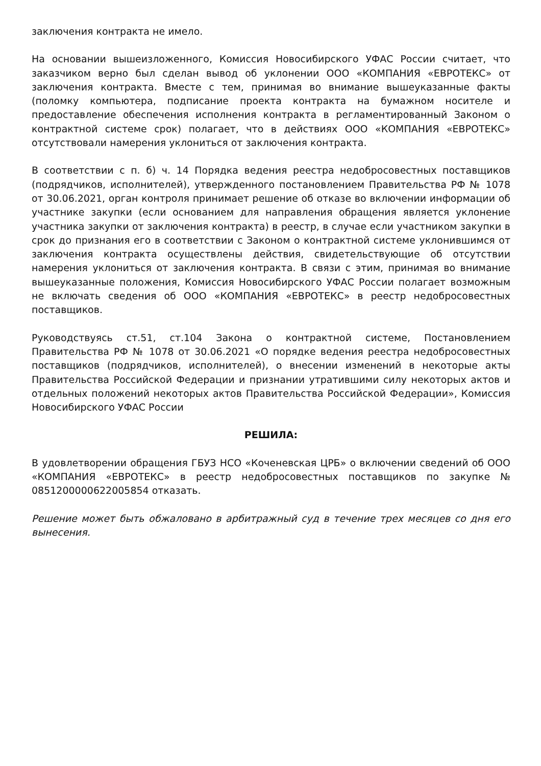заключения контракта не имело.
На основании вышеизложенного, Комиссия Новосибирского УФАС России считает, что заказчиком верно был сделан вывод об уклонении ООО «КОМПАНИЯ «ЕВРОТЕКС» от заключения контракта. Вместе с тем, принимая во внимание вышеуказанные факты (поломку компьютера, подписание проекта контракта на бумажном носителе и предоставление обеспечения исполнения контракта в регламентированный Законом о контрактной системе срок) полагает, что в действиях ООО «КОМПАНИЯ «ЕВРОТЕКС» отсутствовали намерения уклониться от заключения контракта.
В соответствии с п. б) ч. 14 Порядка ведения реестра недобросовестных поставщиков (подрядчиков, исполнителей), утвержденного постановлением Правительства РФ № 1078 от 30.06.2021, орган контроля принимает решение об отказе во включении информации об участнике закупки (если основанием для направления обращения является уклонение участника закупки от заключения контракта) в реестр, в случае если участником закупки в срок до признания его в соответствии с Законом о контрактной системе уклонившимся от заключения контракта осуществлены действия, свидетельствующие об отсутствии намерения уклониться от заключения контракта. В связи с этим, принимая во внимание вышеуказанные положения, Комиссия Новосибирского УФАС России полагает возможным не включать сведения об ООО «КОМПАНИЯ «ЕВРОТЕКС» в реестр недобросовестных поставщиков.
Руководствуясь ст.51, ст.104 Закона о контрактной системе, Постановлением Правительства РФ № 1078 от 30.06.2021 «О порядке ведения реестра недобросовестных поставщиков (подрядчиков, исполнителей), о внесении изменений в некоторые акты Правительства Российской Федерации и признании утратившими силу некоторых актов и отдельных положений некоторых актов Правительства Российской Федерации», Комиссия Новосибирского УФАС России
РЕШИЛА:
В удовлетворении обращения ГБУЗ НСО «Коченевская ЦРБ» о включении сведений об ООО «КОМПАНИЯ «ЕВРОТЕКС» в реестр недобросовестных поставщиков по закупке № 0851200000622005854 отказать.
Решение может быть обжаловано в арбитражный суд в течение трех месяцев со дня его вынесения.